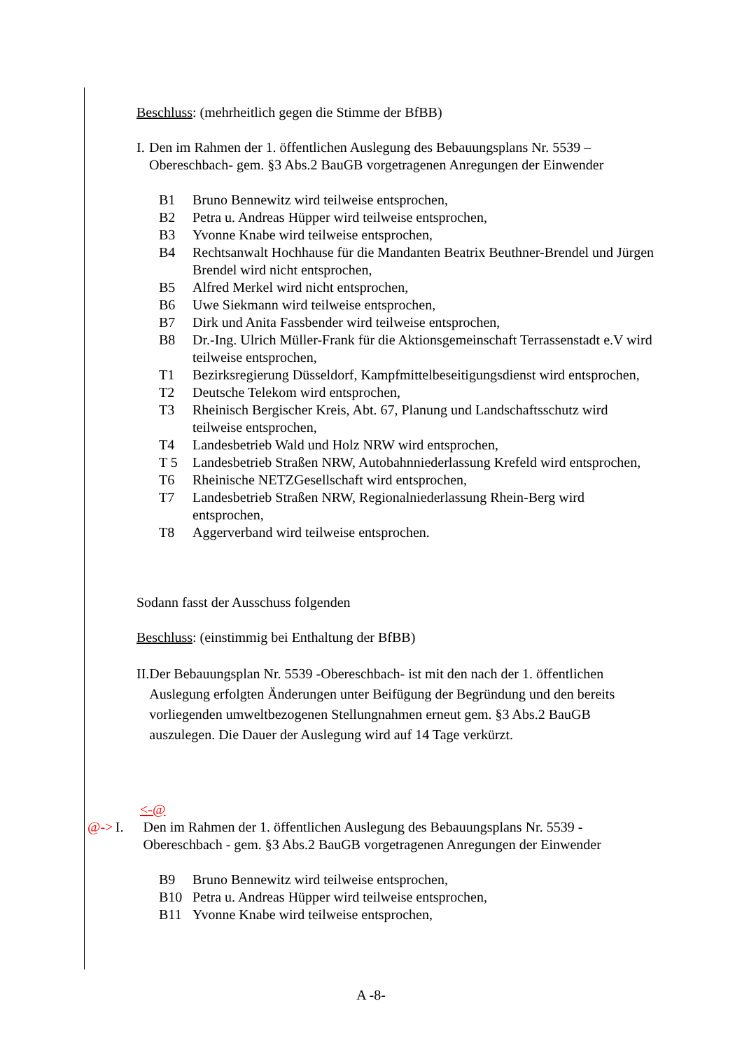Beschluss: (mehrheitlich gegen die Stimme der BfBB)
I. Den im Rahmen der 1. öffentlichen Auslegung des Bebauungsplans Nr. 5539 – Obereschbach- gem. §3 Abs.2 BauGB vorgetragenen Anregungen der Einwender
B1 Bruno Bennewitz wird teilweise entsprochen,
B2 Petra u. Andreas Hüpper wird teilweise entsprochen,
B3 Yvonne Knabe wird teilweise entsprochen,
B4 Rechtsanwalt Hochhause für die Mandanten Beatrix Beuthner-Brendel und Jürgen Brendel wird nicht entsprochen,
B5 Alfred Merkel wird nicht entsprochen,
B6 Uwe Siekmann wird teilweise entsprochen,
B7 Dirk und Anita Fassbender wird teilweise entsprochen,
B8 Dr.-Ing. Ulrich Müller-Frank für die Aktionsgemeinschaft Terrassenstadt e.V wird teilweise entsprochen,
T1 Bezirksregierung Düsseldorf, Kampfmittelbeseitigungsdienst wird entsprochen,
T2 Deutsche Telekom wird entsprochen,
T3 Rheinisch Bergischer Kreis, Abt. 67, Planung und Landschaftsschutz wird teilweise entsprochen,
T4 Landesbetrieb Wald und Holz NRW wird entsprochen,
T 5 Landesbetrieb Straßen NRW, Autobahnniederlassung Krefeld wird entsprochen,
T6 Rheinische NETZGesellschaft wird entsprochen,
T7 Landesbetrieb Straßen NRW, Regionalniederlassung Rhein-Berg wird entsprochen,
T8 Aggerverband wird teilweise entsprochen.
Sodann fasst der Ausschuss folgenden
Beschluss: (einstimmig bei Enthaltung der BfBB)
II.
Der Bebauungsplan Nr. 5539 -Obereschbach- ist mit den nach der 1. öffentlichen Auslegung erfolgten Änderungen unter Beifügung der Begründung und den bereits vorliegenden umweltbezogenen Stellungnahmen erneut gem. §3 Abs.2 BauGB auszulegen. Die Dauer der Auslegung wird auf 14 Tage verkürzt.
<-@
@-> I. Den im Rahmen der 1. öffentlichen Auslegung des Bebauungsplans Nr. 5539 - Obereschbach - gem. §3 Abs.2 BauGB vorgetragenen Anregungen der Einwender
B9 Bruno Bennewitz wird teilweise entsprochen,
B10 Petra u. Andreas Hüpper wird teilweise entsprochen,
B11 Yvonne Knabe wird teilweise entsprochen,
A -8-